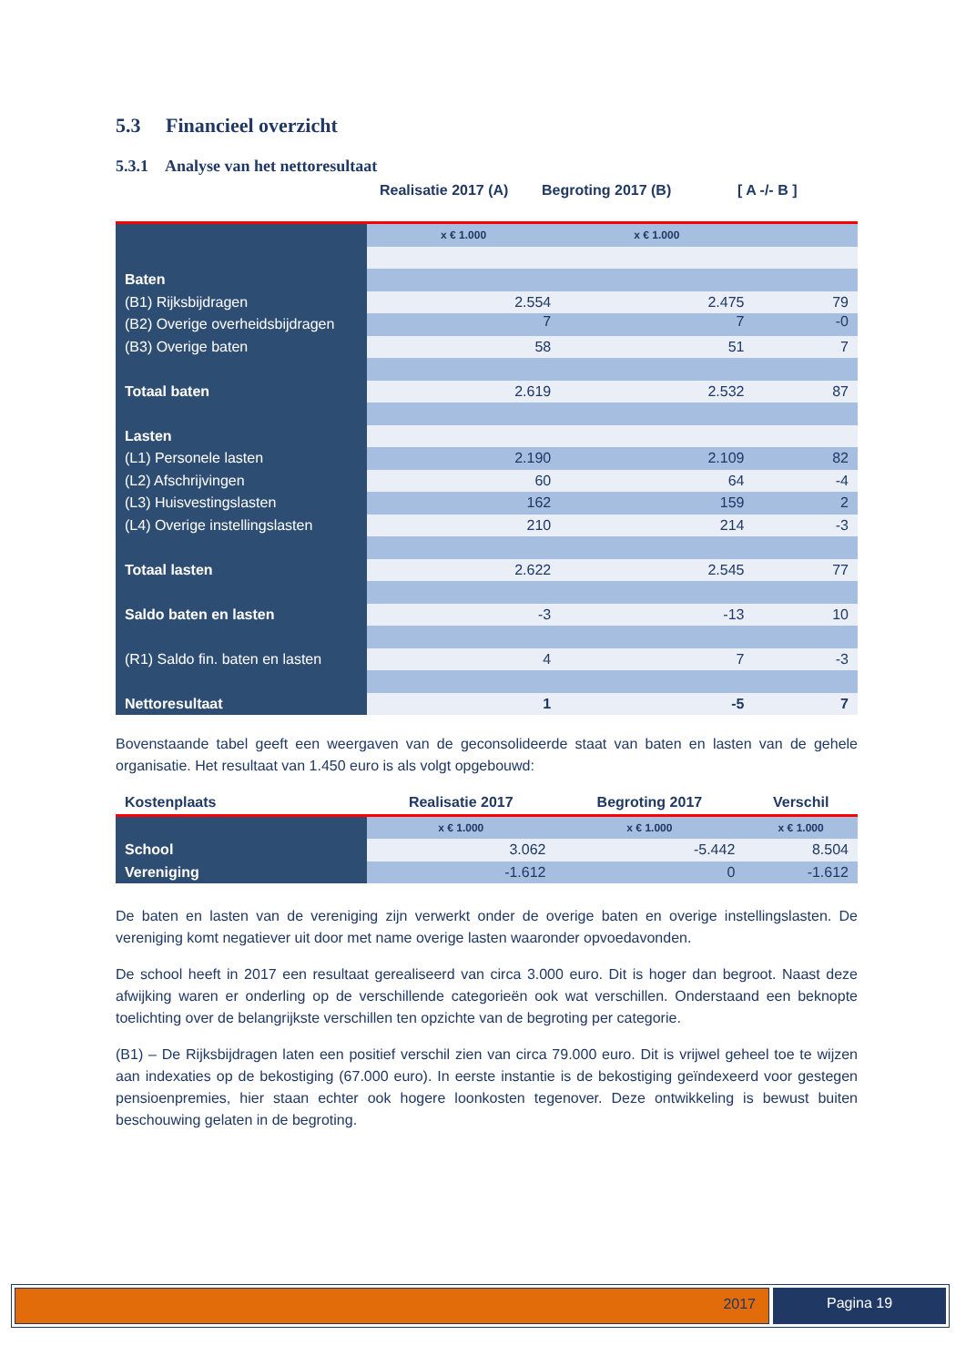5.3 Financieel overzicht
5.3.1 Analyse van het nettoresultaat
Realisatie 2017 (A) Begroting 2017 (B) [ A -/- B ]
| | x € 1.000 | x € 1.000 | |
| Baten | | | |
| (B1) Rijksbijdragen | 2.554 | 2.475 | 79 |
| (B2) Overige overheidsbijdragen | 7 | 7 | -0 |
| (B3) Overige baten | 58 | 51 | 7 |
| Totaal baten | 2.619 | 2.532 | 87 |
| Lasten | | | |
| (L1) Personele lasten | 2.190 | 2.109 | 82 |
| (L2) Afschrijvingen | 60 | 64 | -4 |
| (L3) Huisvestingslasten | 162 | 159 | 2 |
| (L4) Overige instellingslasten | 210 | 214 | -3 |
| Totaal lasten | 2.622 | 2.545 | 77 |
| Saldo baten en lasten | -3 | -13 | 10 |
| (R1) Saldo fin. baten en lasten | 4 | 7 | -3 |
| Nettoresultaat | 1 | -5 | 7 |
Bovenstaande tabel geeft een weergaven van de geconsolideerde staat van baten en lasten van de gehele organisatie. Het resultaat van 1.450 euro is als volgt opgebouwd:
| Kostenplaats | Realisatie 2017 | Begroting 2017 | Verschil |
| --- | --- | --- | --- |
| | x € 1.000 | x € 1.000 | x € 1.000 |
| School | 3.062 | -5.442 | 8.504 |
| Vereniging | -1.612 | 0 | -1.612 |
De baten en lasten van de vereniging zijn verwerkt onder de overige baten en overige instellingslasten. De vereniging komt negatiever uit door met name overige lasten waaronder opvoedavonden.
De school heeft in 2017 een resultaat gerealiseerd van circa 3.000 euro. Dit is hoger dan begroot. Naast deze afwijking waren er onderling op de verschillende categorieën ook wat verschillen. Onderstaand een beknopte toelichting over de belangrijkste verschillen ten opzichte van de begroting per categorie.
(B1) – De Rijksbijdragen laten een positief verschil zien van circa 79.000 euro. Dit is vrijwel geheel toe te wijzen aan indexaties op de bekostiging (67.000 euro). In eerste instantie is de bekostiging geïndexeerd voor gestegen pensioenpremies, hier staan echter ook hogere loonkosten tegenover. Deze ontwikkeling is bewust buiten beschouwing gelaten in de begroting.
2017 Pagina 19